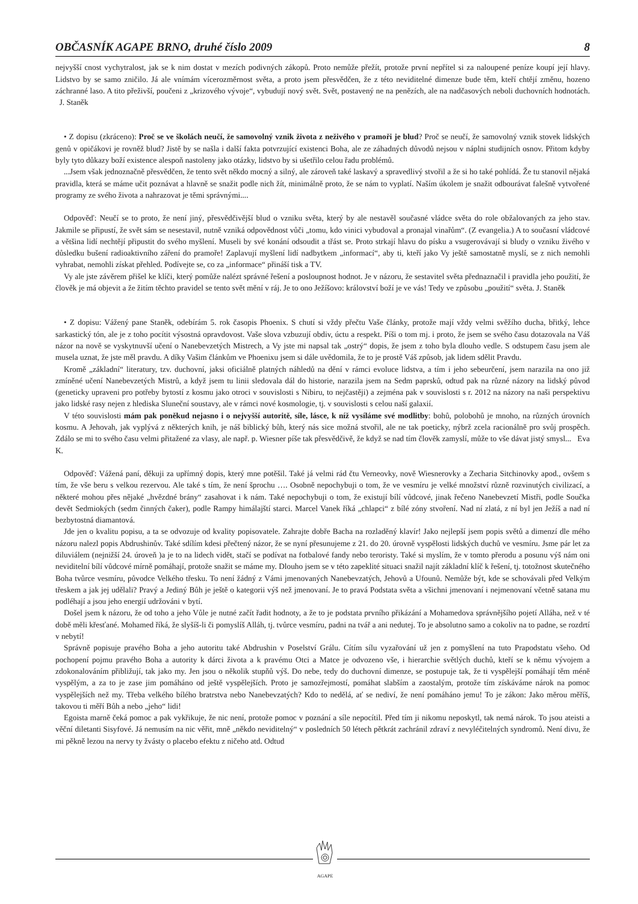OBČASNÍK AGAPE BRNO, druhé číslo 2009 8
nejvyšší cnost vychytralost, jak se k nim dostat v mezích podivných zákopů. Proto nemůže přežít, protože první nepřítel si za naloupené peníze koupí její hlavy. Lidstvo by se samo zničilo. Já ale vnímám vícerozměrnost světa, a proto jsem přesvědčen, že z této neviditelné dimenze bude těm, kteří chtějí změnu, hozeno záchranné laso. A tito přeživší, poučeni z „krizového vývoje“, vybudují nový svět. Svět, postavený ne na penězích, ale na nadčasových neboli duchovních hodnotách. J. Staněk
• Z dopisu (zkráceno): Proč se ve školách neučí, že samovolný vznik života z neživého v pramoři je blud? Proč se neučí, že samovolný vznik stovek lidských genů v opičákovi je rovněž blud? Jistě by se našla i další fakta potvrzující existenci Boha, ale ze záhadných důvodů nejsou v náplni studijních osnov. Přitom kdyby byly tyto důkazy boží existence alespoň nastoleny jako otázky, lidstvo by si ušetřilo celou řadu problémů.
...Jsem však jednoznačně přesvědčen, že tento svět někdo mocný a silný, ale zároveň také laskavý a spravedlivý stvořil a že si ho také pohlídá. Že tu stanovil nějaká pravidla, která se máme učit poznávat a hlavně se snažit podle nich žít, minimálně proto, že se nám to vyplatí. Naším úkolem je snažit odbourávat falešně vytvořené programy ze svého života a nahrazovat je těmi správnými....
Odpověď: Neučí se to proto, že není jiný, přesvědčivější blud o vzniku světa, který by ale nestavěl současné vládce světa do role obžalovaných za jeho stav. Jakmile se připustí, že svět sám se nesestavil, nutně vzniká odpovědnost vůči „tomu, kdo vinici vybudoval a pronajal vinařům“. (Z evangelia.) A to současní vládcové a většina lidí nechtějí připustit do svého myšlení. Museli by své konání odsoudit a třást se. Proto strkají hlavu do písku a vsugerovávají si bludy o vzniku živého v důsledku bušení radioaktivního záření do pramoře! Zaplavují myšlení lidí nadbytkem „informací“, aby ti, kteří jako Vy ještě samostatně myslí, se z nich nemohli vyhrabat, nemohli získat přehled. Podívejte se, co za „informace“ přináší tisk a TV.
Vy ale jste závěrem přišel ke klíči, který pomůže nalézt správné řešení a posloupnost hodnot. Je v názoru, že sestavitel světa přednaznačil i pravidla jeho použití, že člověk je má objevit a že žitím těchto pravidel se tento svět mění v ráj. Je to ono Ježíšovo: království boží je ve vás! Tedy ve způsobu „použití“ světa. J. Staněk
• Z dopisu: Vážený pane Staněk, odebírám 5. rok časopis Phoenix. S chutí si vždy přečtu Vaše články, protože mají vždy velmi svěžího ducha, břitký, lehce sarkastický tón, ale je z toho pocítit výsostná opravdovost. Vaše slova vzbuzují obdiv, úctu a respekt. Píši o tom mj. i proto, že jsem se svého času dotazovala na Váš názor na nově se vyskytnuvší učení o Nanebevzetých Mistrech, a Vy jste mi napsal tak „ostrý“ dopis, že jsem z toho byla dlouho vedle. S odstupem času jsem ale musela uznat, že jste měl pravdu. A díky Vašim článkům ve Phoenixu jsem si dále uvědomila, že to je prostě Váš způsob, jak lidem sdělit Pravdu.
Kromě „základní“ literatury, tzv. duchovní, jaksi oficiálně platných náhledů na dění v rámci evoluce lidstva, a tím i jeho sebeurčení, jsem narazila na ono již zmíněné učení Nanebevzetých Mistrů, a když jsem tu linii sledovala dál do historie, narazila jsem na Sedm paprsků, odtud pak na různé názory na lidský původ (geneticky upraveni pro potřeby bytostí z kosmu jako otroci v souvislosti s Nibiru, to nejčastěji) a zejména pak v souvislosti s r. 2012 na názory na naši perspektivu jako lidské rasy nejen z hlediska Sluneční soustavy, ale v rámci nové kosmologie, tj. v souvislosti s celou naší galaxií.
V této souvislosti mám pak poněkud nejasno i o nejvyšší autoritě, síle, lásce, k níž vysíláme své modlitby: bohů, polobohů je mnoho, na různých úrovních kosmu. A Jehovah, jak vyplývá z některých knih, je náš biblický bůh, který nás sice možná stvořil, ale ne tak poeticky, nýbrž zcela racionálně pro svůj prospěch. Zdálo se mi to svého času velmi přitažené za vlasy, ale např. p. Wiesner píše tak přesvědčivě, že když se nad tím člověk zamyslí, může to vše dávat jistý smysl... Eva K.
Odpověď: Vážená paní, děkuji za upřímný dopis, který mne potěšil. Také já velmi rád čtu Verneovky, nově Wiesnerovky a Zecharia Sitchinovky apod., ovšem s tím, že vše beru s velkou rezervou. Ale také s tím, že není šprochu …. Osobně nepochybuji o tom, že ve vesmíru je velké množství různě rozvinutých civilizací, a některé mohou přes nějaké „hvězdné brány“ zasahovat i k nám. Také nepochybuji o tom, že existují bílí vůdcové, jinak řečeno Nanebevzetí Mistři, podle Součka devět Sedmiokých (sedm činných čaker), podle Rampy himálajští starci. Marcel Vanek říká „chlapci“ z bílé zóny stvoření. Nad ní zlatá, z ní byl jen Ježíš a nad ní bezbytostná diamantová.
Jde jen o kvalitu popisu, a ta se odvozuje od kvality popisovatele. Zahrajte dobře Bacha na rozladěný klavír! Jako nejlepší jsem popis světů a dimenzí dle mého názoru nalezl popis Abdrushinův. Také sdílím kdesi přečtený názor, že se nyní přesunujeme z 21. do 20. úrovně vyspělosti lidských duchů ve vesmíru. Jsme pár let za diluviálem (nejnižší 24. úroveň )a je to na lidech vidět, stačí se podívat na fotbalové fandy nebo teroristy. Také si myslím, že v tomto přerodu a posunu výš nám oni neviditelní bílí vůdcové mírně pomáhají, protože snažit se máme my. Dlouho jsem se v této zapeklité situaci snažil najít základní klíč k řešení, tj. totožnost skutečného Boha tvůrce vesmíru, původce Velkého třesku. To není žádný z Vámi jmenovaných Nanebevzatých, Jehovů a Ufounů. Nemůže být, kde se schovávali před Velkým třeskem a jak jej udělali? Pravý a Jediný Bůh je ještě o kategorii výš než jmenovaní. Je to pravá Podstata světa a všichni jmenovaní i nejmenovaní včetně satana mu podléhají a jsou jeho energií udržováni v bytí.
Došel jsem k názoru, že od toho a jeho Vůle je nutné začít řadit hodnoty, a že to je podstata prvního přikázání a Mohamedova správnějšího pojetí Alláha, než v té době měli křesťané. Mohamed říká, že slyšíš-li či pomyslíš Alláh, tj. tvůrce vesmíru, padni na tvář a ani nedutej. To je absolutno samo a cokoliv na to padne, se rozdrtí v nebytí!
Správně popisuje pravého Boha a jeho autoritu také Abdrushin v Poselství Grálu. Cítím sílu vyzařování už jen z pomyšlení na tuto Prapodstatu všeho. Od pochopení pojmu pravého Boha a autority k dárci života a k pravému Otci a Matce je odvozeno vše, i hierarchie světlých duchů, kteří se k němu vývojem a zdokonalováním přibližují, tak jako my. Jen jsou o několik stupňů výš. Do nebe, tedy do duchovní dimenze, se postupuje tak, že ti vyspělejší pomáhají těm méně vyspělým, a za to je zase jim pomáháno od ještě vyspělejších. Proto je samozřejmostí, pomáhat slabším a zaostalým, protože tím získáváme nárok na pomoc vyspělejších než my. Třeba velkého bílého bratrstva nebo Nanebevzatých? Kdo to nedělá, ať se nediví, že není pomáháno jemu! To je zákon: Jako měrou měříš, takovou ti měří Bůh a nebo „jeho“ lidi!
Egoista marně čeká pomoc a pak vykřikuje, že nic není, protože pomoc v poznání a síle nepocítil. Před tím ji nikomu neposkytl, tak nemá nárok. To jsou ateisti a věční diletanti Sisyfové. Já nemusím na nic věřit, mně „někdo neviditelný“ v posledních 50 létech pětkrát zachránil zdraví z nevyléčitelných syndromů. Není divu, že mi pěkně lezou na nervy ty žvásty o placebo efektu z ničeho atd. Odtud
AGAPE